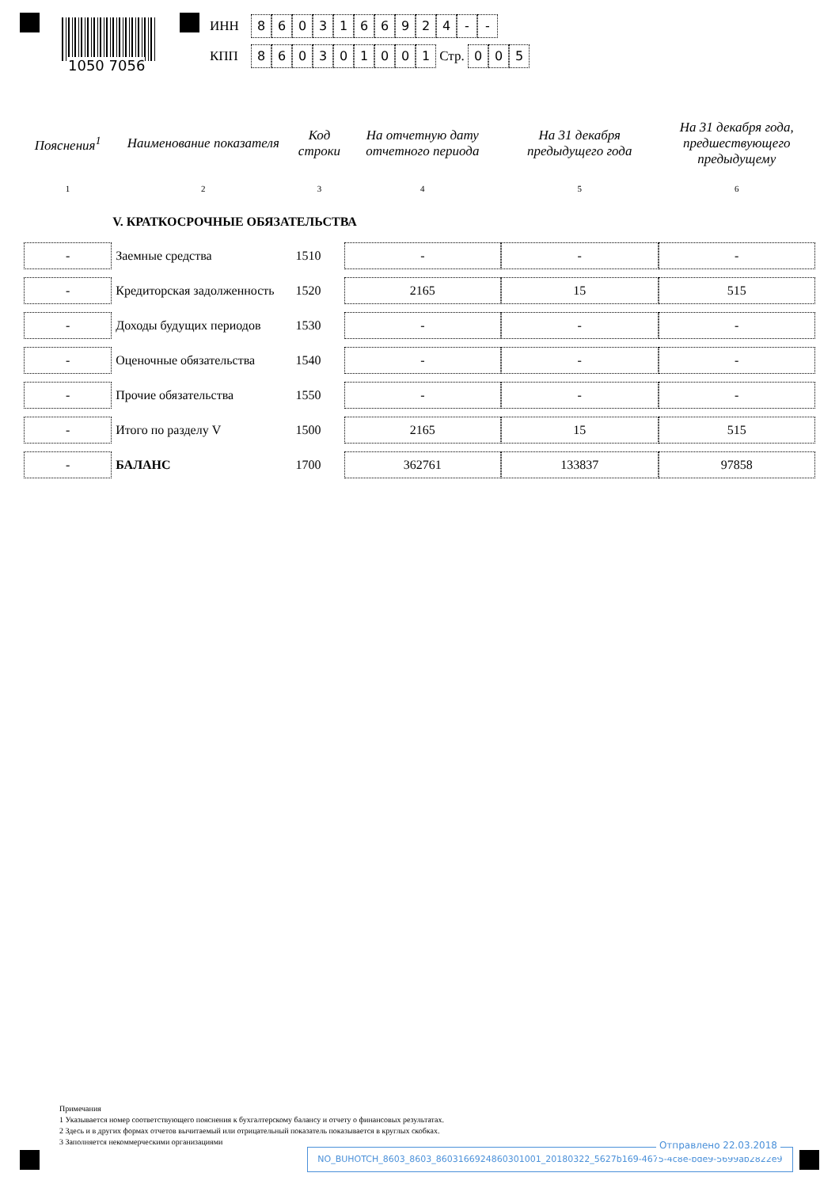1050 7056
ИНН 8603166924 - -
КПП 860301001 Стр. 0 0 5
| Пояснения<sup>1</sup> | Наименование показателя | Код строки | На отчетную дату отчетного периода | На 31 декабря предыдущего года | На 31 декабря года, предшествующего предыдущему |
| --- | --- | --- | --- | --- | --- |
| 1 | 2 | 3 | 4 | 5 | 6 |
| | V. КРАТКОСРОЧНЫЕ ОБЯЗАТЕЛЬСТВА | | | | |
| - | Заемные средства | 1510 | - | - | - |
| - | Кредиторская задолженность | 1520 | 2165 | 15 | 515 |
| - | Доходы будущих периодов | 1530 | - | - | - |
| - | Оценочные обязательства | 1540 | - | - | - |
| - | Прочие обязательства | 1550 | - | - | - |
| - | Итого по разделу V | 1500 | 2165 | 15 | 515 |
| - | БАЛАНС | 1700 | 362761 | 133837 | 97858 |
Примечания
1 Указывается номер соответствующего пояснения к бухгалтерскому балансу и отчету о финансовых результатах.
2 Здесь и в других формах отчетов вычитаемый или отрицательный показатель показывается в круглых скобках.
3 Заполняется некоммерческими организациями
Отправлено 22.03.2018
NO_BUHOTCH_8603_8603_8603166924860301001_20180322_5627b169-4675-4c8e-bde9-5699ab2822e9